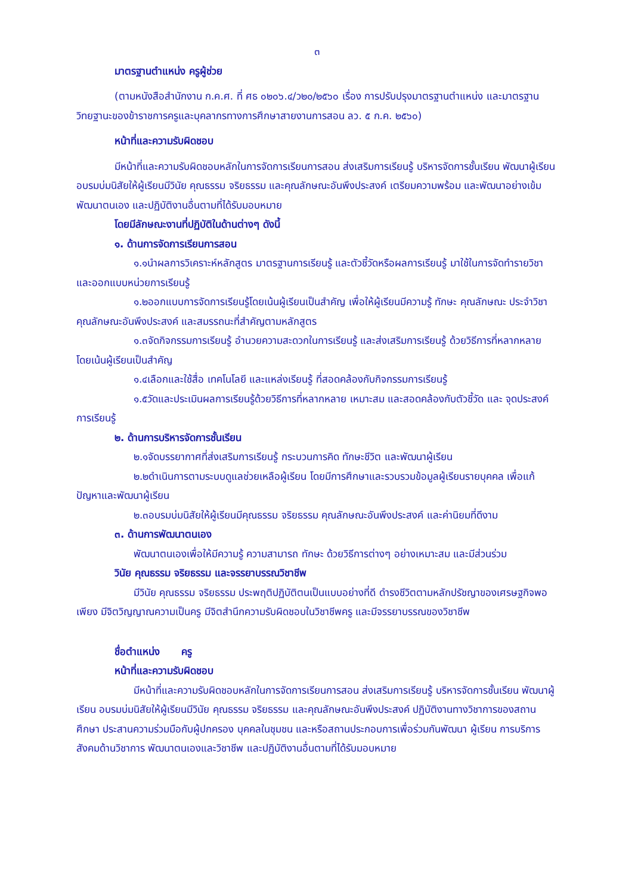๓
มาตรฐานตำแหน่ง ครูผู้ช่วย
(ตามหนังสือสำนักงาน ก.ค.ศ. ที่ ศธ ๐๒๐๖.๔/ว๒๐/๒๕๖๐ เรื่อง การปรับปรุงมาตรฐานตำแหน่ง และมาตรฐานวิทยฐานะของข้าราชการครูและบุคลากรทางการศึกษาสายงานการสอน ลว. ๕ ก.ค. ๒๕๖๐)
หน้าที่และความรับผิดชอบ
มีหน้าที่และความรับผิดชอบหลักในการจัดการเรียนการสอน ส่งเสริมการเรียนรู้ บริหารจัดการชั้นเรียน พัฒนาผู้เรียน อบรมบ่มนิสัยให้ผู้เรียนมีวินัย คุณธรรม จริยธรรม และคุณลักษณะอันพึงประสงค์ เตรียมความพร้อม และพัฒนาอย่างเข้ม พัฒนาตนเอง และปฏิบัติงานอื่นตามที่ได้รับมอบหมาย
โดยมีลักษณะงานที่ปฏิบัติในด้านต่างๆ ดังนี้
๑. ด้านการจัดการเรียนการสอน
๑.๑นำผลการวิเคราะห์หลักสูตร มาตรฐานการเรียนรู้ และตัวชี้วัดหรือผลการเรียนรู้ มาใช้ในการจัดทำรายวิชาและออกแบบหน่วยการเรียนรู้
๑.๒ออกแบบการจัดการเรียนรู้โดยเน้นผู้เรียนเป็นสำคัญ เพื่อให้ผู้เรียนมีความรู้ ทักษะ คุณลักษณะ ประจำวิชา คุณลักษณะอันพึงประสงค์ และสมรรถนะที่สำคัญตามหลักสูตร
๑.๓จัดกิจกรรมการเรียนรู้ อำนวยความสะดวกในการเรียนรู้ และส่งเสริมการเรียนรู้ ด้วยวิธีการที่หลากหลาย โดยเน้นผู้เรียนเป็นสำคัญ
๑.๔เลือกและใช้สื่อ เทคโนโลยี และแหล่งเรียนรู้ ที่สอดคล้องกับกิจกรรมการเรียนรู้
๑.๕วัดและประเมินผลการเรียนรู้ด้วยวิธีการที่หลากหลาย เหมาะสม และสอดคล้องกับตัวชี้วัด และ จุดประสงค์การเรียนรู้
๒. ด้านการบริหารจัดการชั้นเรียน
๒.๑จัดบรรยากาศที่ส่งเสริมการเรียนรู้ กระบวนการคิด ทักษะชีวิต และพัฒนาผู้เรียน
๒.๒ดำเนินการตามระบบดูแลช่วยเหลือผู้เรียน โดยมีการศึกษาและรวบรวมข้อมูลผู้เรียนรายบุคคล เพื่อแก้ปัญหาและพัฒนาผู้เรียน
๒.๓อบรมบ่มนิสัยให้ผู้เรียนมีคุณธรรม จริยธรรม คุณลักษณะอันพึงประสงค์ และค่านิยมที่ดีงาม
๓. ด้านการพัฒนาตนเอง
พัฒนาตนเองเพื่อให้มีความรู้ ความสามารถ ทักษะ ด้วยวิธีการต่างๆ อย่างเหมาะสม และมีส่วนร่วม
วินัย คุณธรรม จริยธรรม และจรรยาบรรณวิชาชีพ
มีวินัย คุณธรรม จริยธรรม ประพฤติปฏิบัติตนเป็นแบบอย่างที่ดี ดำรงชีวิตตามหลักปรัชญาของเศรษฐกิจพอเพียง มีจิตวิญญาณความเป็นครู มีจิตสำนึกความรับผิดชอบในวิชาชีพครู และมีจรรยาบรรณของวิชาชีพ
ชื่อตำแหน่ง ครู
หน้าที่และความรับผิดชอบ
มีหน้าที่และความรับผิดชอบหลักในการจัดการเรียนการสอน ส่งเสริมการเรียนรู้ บริหารจัดการชั้นเรียน พัฒนาผู้เรียน อบรมบ่มนิสัยให้ผู้เรียนมีวินัย คุณธรรม จริยธรรม และคุณลักษณะอันพึงประสงค์ ปฏิบัติงานทางวิชาการของสถานศึกษา ประสานความร่วมมือกับผู้ปกครอง บุคคลในชุมชน และหรือสถานประกอบการเพื่อร่วมกันพัฒนา ผู้เรียน การบริการสังคมด้านวิชาการ พัฒนาตนเองและวิชาชีพ และปฏิบัติงานอื่นตามที่ได้รับมอบหมาย